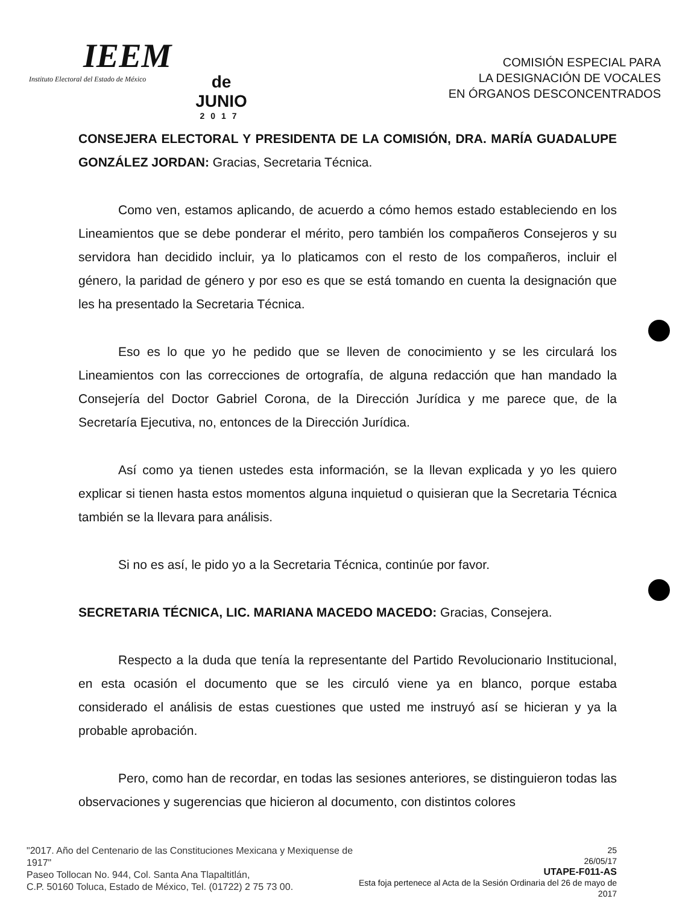IEEM
Instituto Electoral del Estado de México
de
JUNIO
2017
COMISIÓN ESPECIAL PARA
LA DESIGNACIÓN DE VOCALES
EN ÓRGANOS DESCONCENTRADOS
CONSEJERA ELECTORAL Y PRESIDENTA DE LA COMISIÓN, DRA. MARÍA GUADALUPE GONZÁLEZ JORDAN: Gracias, Secretaria Técnica.
Como ven, estamos aplicando, de acuerdo a cómo hemos estado estableciendo en los Lineamientos que se debe ponderar el mérito, pero también los compañeros Consejeros y su servidora han decidido incluir, ya lo platicamos con el resto de los compañeros, incluir el género, la paridad de género y por eso es que se está tomando en cuenta la designación que les ha presentado la Secretaria Técnica.
Eso es lo que yo he pedido que se lleven de conocimiento y se les circulará los Lineamientos con las correcciones de ortografía, de alguna redacción que han mandado la Consejería del Doctor Gabriel Corona, de la Dirección Jurídica y me parece que, de la Secretaría Ejecutiva, no, entonces de la Dirección Jurídica.
Así como ya tienen ustedes esta información, se la llevan explicada y yo les quiero explicar si tienen hasta estos momentos alguna inquietud o quisieran que la Secretaria Técnica también se la llevara para análisis.
Si no es así, le pido yo a la Secretaria Técnica, continúe por favor.
SECRETARIA TÉCNICA, LIC. MARIANA MACEDO MACEDO: Gracias, Consejera.
Respecto a la duda que tenía la representante del Partido Revolucionario Institucional, en esta ocasión el documento que se les circuló viene ya en blanco, porque estaba considerado el análisis de estas cuestiones que usted me instruyó así se hicieran y ya la probable aprobación.
Pero, como han de recordar, en todas las sesiones anteriores, se distinguieron todas las observaciones y sugerencias que hicieron al documento, con distintos colores
"2017. Año del Centenario de las Constituciones Mexicana y Mexiquense de 1917"
Paseo Tollocan No. 944, Col. Santa Ana Tlapaltitlán,
C.P. 50160 Toluca, Estado de México, Tel. (01722) 2 75 73 00.
25
26/05/17
UTAPE-F011-AS
Esta foja pertenece al Acta de la Sesión Ordinaria del 26 de mayo de 2017